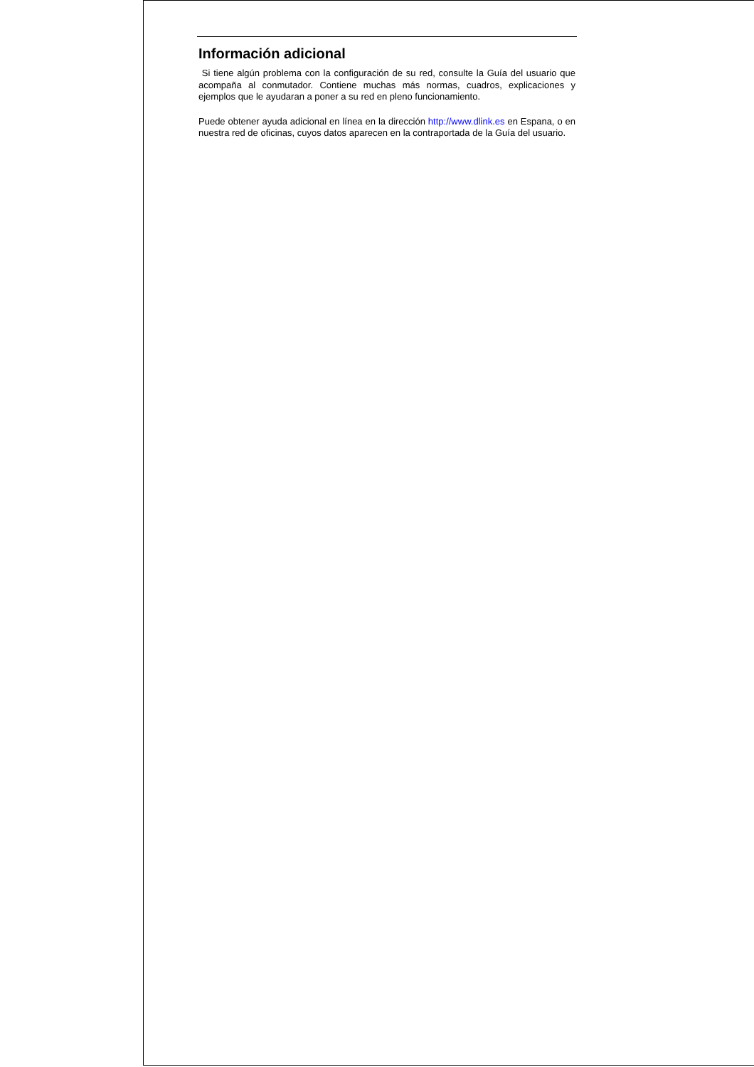Información adicional
Si tiene algún problema con la configuración de su red, consulte la Guía del usuario que acompaña al conmutador. Contiene muchas más normas, cuadros, explicaciones y ejemplos que le ayudaran a poner a su red en pleno funcionamiento.
Puede obtener ayuda adicional en línea en la dirección http://www.dlink.es en Espana, o en nuestra red de oficinas, cuyos datos aparecen en la contraportada de la Guía del usuario.